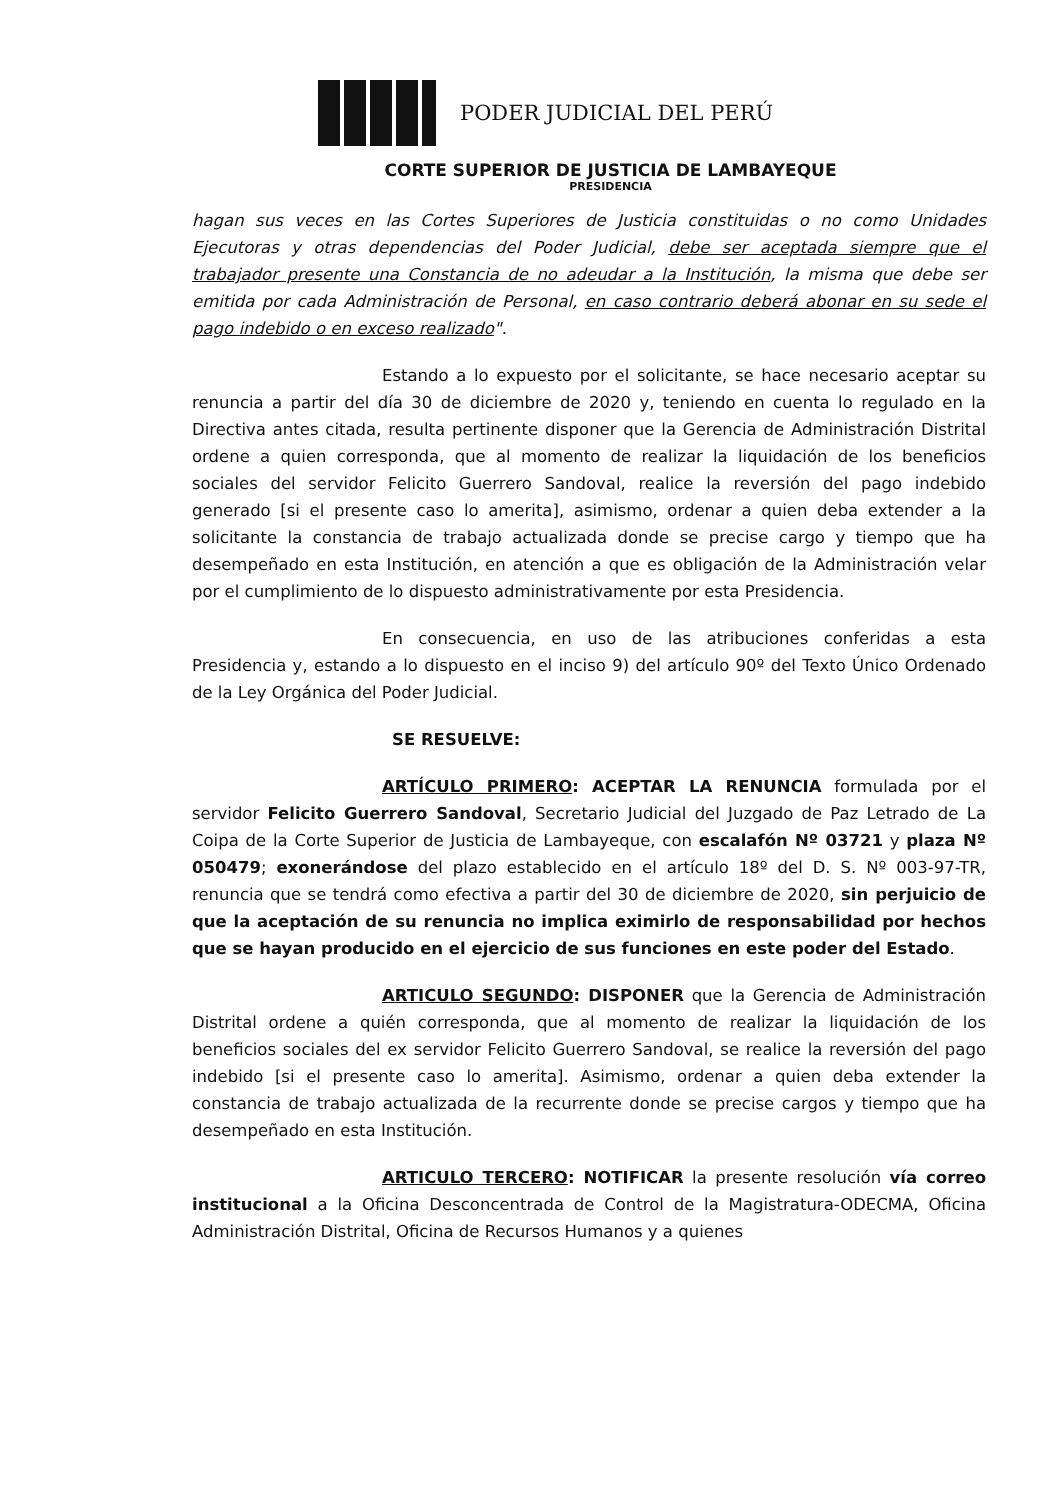PODER JUDICIAL DEL PERÚ
CORTE SUPERIOR DE JUSTICIA DE LAMBAYEQUE
PRESIDENCIA
hagan sus veces en las Cortes Superiores de Justicia constituidas o no como Unidades Ejecutoras y otras dependencias del Poder Judicial, debe ser aceptada siempre que el trabajador presente una Constancia de no adeudar a la Institución, la misma que debe ser emitida por cada Administración de Personal, en caso contrario deberá abonar en su sede el pago indebido o en exceso realizado".
Estando a lo expuesto por el solicitante, se hace necesario aceptar su renuncia a partir del día 30 de diciembre de 2020 y, teniendo en cuenta lo regulado en la Directiva antes citada, resulta pertinente disponer que la Gerencia de Administración Distrital ordene a quien corresponda, que al momento de realizar la liquidación de los beneficios sociales del servidor Felicito Guerrero Sandoval, realice la reversión del pago indebido generado [si el presente caso lo amerita], asimismo, ordenar a quien deba extender a la solicitante la constancia de trabajo actualizada donde se precise cargo y tiempo que ha desempeñado en esta Institución, en atención a que es obligación de la Administración velar por el cumplimiento de lo dispuesto administrativamente por esta Presidencia.
En consecuencia, en uso de las atribuciones conferidas a esta Presidencia y, estando a lo dispuesto en el inciso 9) del artículo 90º del Texto Único Ordenado de la Ley Orgánica del Poder Judicial.
SE RESUELVE:
ARTÍCULO PRIMERO: ACEPTAR LA RENUNCIA formulada por el servidor Felicito Guerrero Sandoval, Secretario Judicial del Juzgado de Paz Letrado de La Coipa de la Corte Superior de Justicia de Lambayeque, con escalafón Nº 03721 y plaza Nº 050479; exonerándose del plazo establecido en el artículo 18º del D. S. Nº 003-97-TR, renuncia que se tendrá como efectiva a partir del 30 de diciembre de 2020, sin perjuicio de que la aceptación de su renuncia no implica eximirlo de responsabilidad por hechos que se hayan producido en el ejercicio de sus funciones en este poder del Estado.
ARTICULO SEGUNDO: DISPONER que la Gerencia de Administración Distrital ordene a quién corresponda, que al momento de realizar la liquidación de los beneficios sociales del ex servidor Felicito Guerrero Sandoval, se realice la reversión del pago indebido [si el presente caso lo amerita]. Asimismo, ordenar a quien deba extender la constancia de trabajo actualizada de la recurrente donde se precise cargos y tiempo que ha desempeñado en esta Institución.
ARTICULO TERCERO: NOTIFICAR la presente resolución vía correo institucional a la Oficina Desconcentrada de Control de la Magistratura-ODECMA, Oficina Administración Distrital, Oficina de Recursos Humanos y a quienes